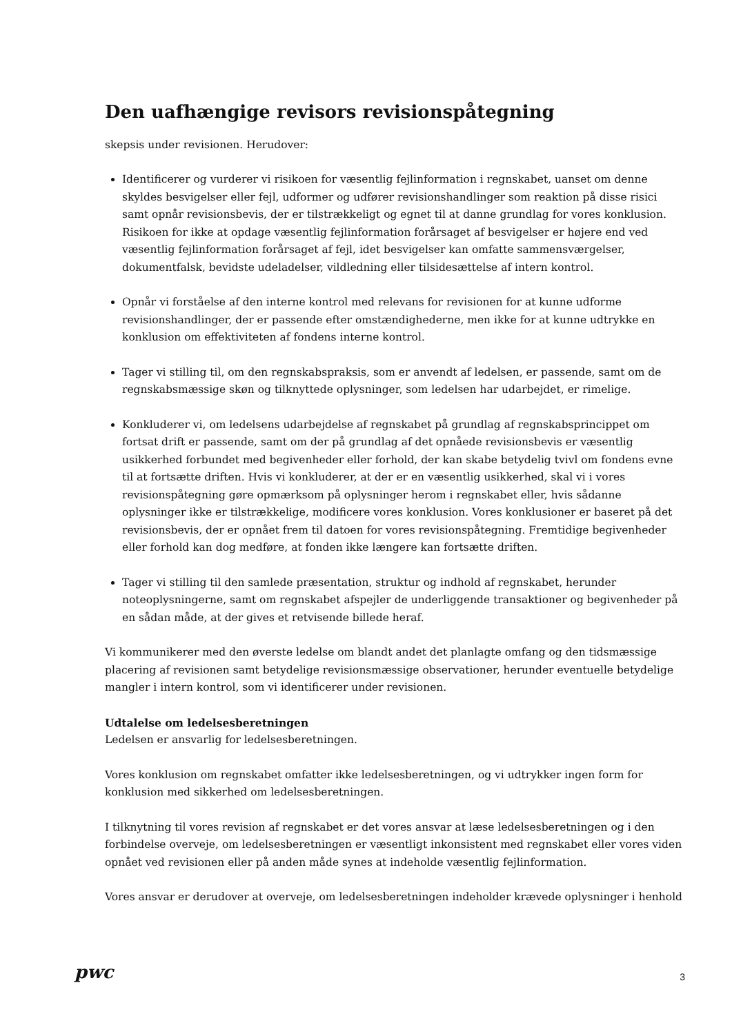Den uafhængige revisors revisionspåtegning
skepsis under revisionen. Herudover:
Identificerer og vurderer vi risikoen for væsentlig fejlinformation i regnskabet, uanset om denne skyldes besvigelser eller fejl, udformer og udfører revisionshandlinger som reaktion på disse risici samt opnår revisionsbevis, der er tilstrækkeligt og egnet til at danne grundlag for vores konklusion. Risikoen for ikke at opdage væsentlig fejlinformation forårsaget af besvigelser er højere end ved væsentlig fejlinformation forårsaget af fejl, idet besvigelser kan omfatte sammensværgelser, dokumentfalsk, bevidste udeladelser, vildledning eller tilsidesættelse af intern kontrol.
Opnår vi forståelse af den interne kontrol med relevans for revisionen for at kunne udforme revisionshandlinger, der er passende efter omstændighederne, men ikke for at kunne udtrykke en konklusion om effektiviteten af fondens interne kontrol.
Tager vi stilling til, om den regnskabspraksis, som er anvendt af ledelsen, er passende, samt om de regnskabsmæssige skøn og tilknyttede oplysninger, som ledelsen har udarbejdet, er rimelige.
Konkluderer vi, om ledelsens udarbejdelse af regnskabet på grundlag af regnskabsprincippet om fortsat drift er passende, samt om der på grundlag af det opnåede revisionsbevis er væsentlig usikkerhed forbundet med begivenheder eller forhold, der kan skabe betydelig tvivl om fondens evne til at fortsætte driften. Hvis vi konkluderer, at der er en væsentlig usikkerhed, skal vi i vores revisionspåtegning gøre opmærksom på oplysninger herom i regnskabet eller, hvis sådanne oplysninger ikke er tilstrækkelige, modificere vores konklusion. Vores konklusioner er baseret på det revisionsbevis, der er opnået frem til datoen for vores revisionspåtegning. Fremtidige begivenheder eller forhold kan dog medføre, at fonden ikke længere kan fortsætte driften.
Tager vi stilling til den samlede præsentation, struktur og indhold af regnskabet, herunder noteoplysningerne, samt om regnskabet afspejler de underliggende transaktioner og begivenheder på en sådan måde, at der gives et retvisende billede heraf.
Vi kommunikerer med den øverste ledelse om blandt andet det planlagte omfang og den tidsmæssige placering af revisionen samt betydelige revisionsmæssige observationer, herunder eventuelle betydelige mangler i intern kontrol, som vi identificerer under revisionen.
Udtalelse om ledelsesberetningen
Ledelsen er ansvarlig for ledelsesberetningen.
Vores konklusion om regnskabet omfatter ikke ledelsesberetningen, og vi udtrykker ingen form for konklusion med sikkerhed om ledelsesberetningen.
I tilknytning til vores revision af regnskabet er det vores ansvar at læse ledelsesberetningen og i den forbindelse overveje, om ledelsesberetningen er væsentligt inkonsistent med regnskabet eller vores viden opnået ved revisionen eller på anden måde synes at indeholde væsentlig fejlinformation.
Vores ansvar er derudover at overveje, om ledelsesberetningen indeholder krævede oplysninger i henhold
pwc 3